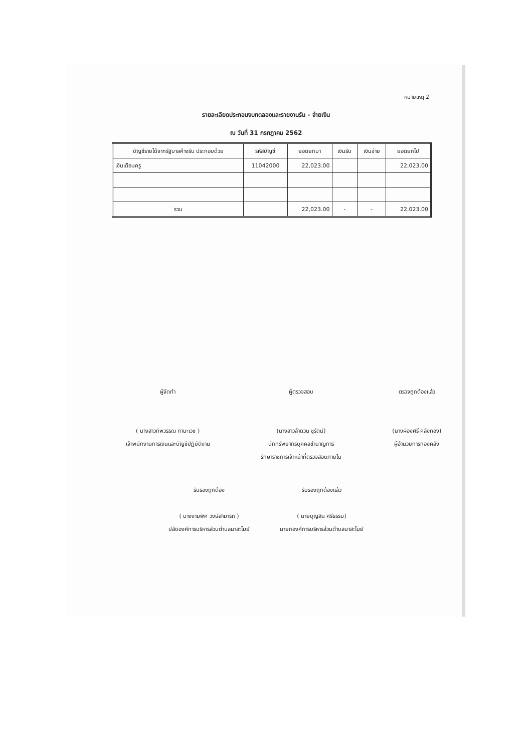หมายเหตุ 2
รายละเอียดประกอบงบทดลองและรายงานรับ - จ่ายเงิน
ณ วันที่ 31 กรกฎาคม 2562
| บัญชีรายได้จากรัฐบาลค้างรับ ประกอบด้วย | รหัสบัญชี | ยอดยกมา | เงินรับ | เงินจ่าย | ยอดยกไป |
| --- | --- | --- | --- | --- | --- |
| เงินเดือนครู | 11042000 | 22,023.00 | | | 22,023.00 |
| รวม | | 22,023.00 | - | - | 22,023.00 |
ผู้จัดทำ
( นางสาวทิพวรรณ ทานะเวช )
เจ้าพนักงานการเงินและบัญชีปฏิบัติงาน
ผู้ตรวจสอบ
(นางสาวลำดวน ชูรัตน์)
นักทรัพยากรบุคคลชำนาญการ
รักษาราชการเจ้าหน้าที่ตรวจสอบภายใน
ตรวจถูกต้องแล้ว
(นางผ่องศรี คลังทอง)
ผู้อำนวยการกองคลัง
รับรองถูกต้อง
( นางงามพิศ วงษ์สามารถ )
ปลัดองค์การบริหารส่วนตำบลนาสะไมย์
รับรองถูกต้องแล้ว
( นายบุญสิน ศรีธรรม)
นายกองค์การบริหารส่วนตำบลนาสะไมย์